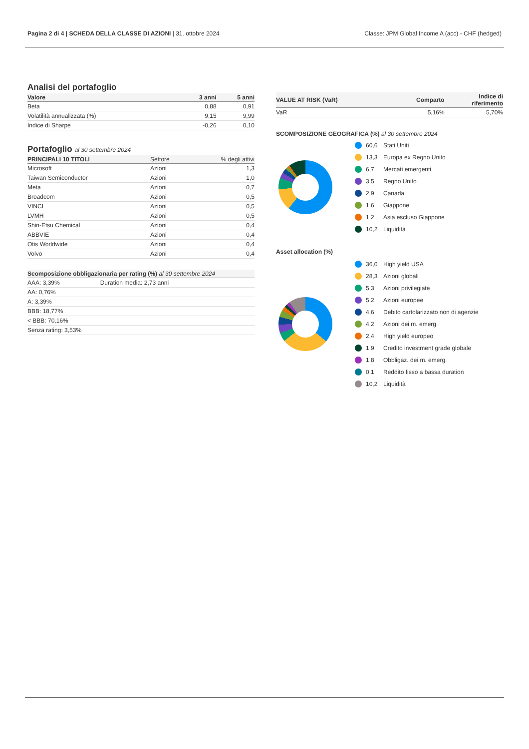Pagina 2 di 4 | SCHEDA DELLA CLASSE DI AZIONI | 31. ottobre 2024 Classe: JPM Global Income A (acc) - CHF (hedged)
Analisi del portafoglio
| Valore | 3 anni | 5 anni |
| --- | --- | --- |
| Beta | 0,88 | 0,91 |
| Volatilità annualizzata (%) | 9,15 | 9,99 |
| Indice di Sharpe | -0,26 | 0,10 |
Portafoglio al 30 settembre 2024
| PRINCIPALI 10 TITOLI | Settore | % degli attivi |
| --- | --- | --- |
| Microsoft | Azioni | 1,3 |
| Taiwan Semiconductor | Azioni | 1,0 |
| Meta | Azioni | 0,7 |
| Broadcom | Azioni | 0,5 |
| VINCI | Azioni | 0,5 |
| LVMH | Azioni | 0,5 |
| Shin-Etsu Chemical | Azioni | 0,4 |
| ABBVIE | Azioni | 0,4 |
| Otis Worldwide | Azioni | 0,4 |
| Volvo | Azioni | 0,4 |
| Scomposizione obbligazionaria per rating (%) al 30 settembre 2024 | |
| --- | --- |
| AAA: 3,39% | Duration media: 2,73 anni |
| AA: 0,76% | |
| A: 3,39% | |
| BBB: 18,77% | |
| < BBB: 70,16% | |
| Senza rating: 3,53% | |
| VALUE AT RISK (VaR) | Comparto | Indice di riferimento |
| --- | --- | --- |
| VaR | 5,16% | 5,70% |
SCOMPOSIZIONE GEOGRAFICA (%) al 30 settembre 2024
60,6 Stati Uniti
13,3 Europa ex Regno Unito
6,7 Mercati emergenti
3,5 Regno Unito
2,9 Canada
1,6 Giappone
1,2 Asia escluso Giappone
10,2 Liquidità
Asset allocation (%)
36,0 High yield USA
28,3 Azioni globali
5,3 Azioni privilegiate
5,2 Azioni europee
4,6 Debito cartolarizzato non di agenzie
4,2 Azioni dei m. emerg.
2,4 High yield europeo
1,9 Credito investment grade globale
1,8 Obbligaz. dei m. emerg.
0,1 Reddito fisso a bassa duration
10,2 Liquidità